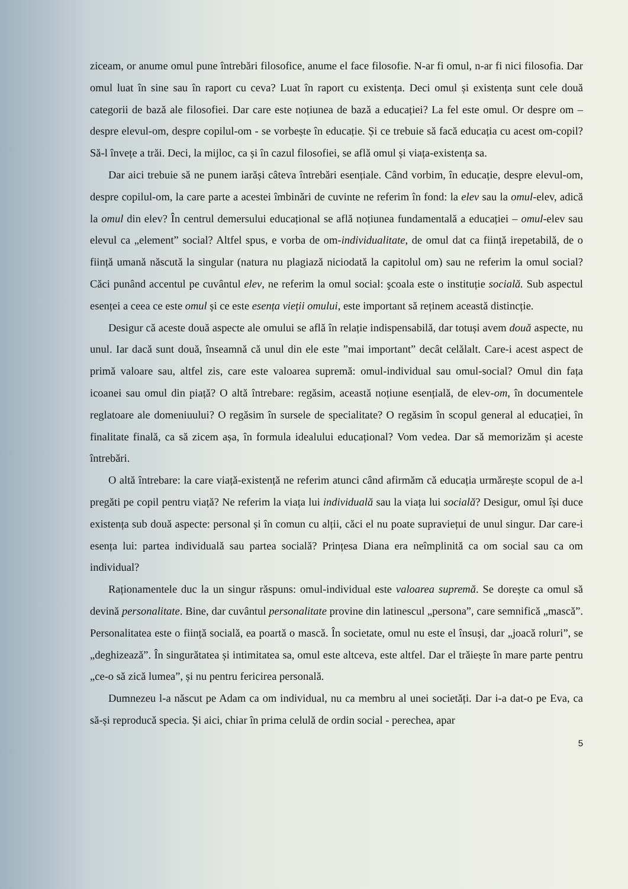ziceam, or anume omul pune întrebări filosofice, anume el face filosofie. N-ar fi omul, n-ar fi nici filosofia. Dar omul luat în sine sau în raport cu ceva? Luat în raport cu existența. Deci omul și existența sunt cele două categorii de bază ale filosofiei. Dar care este noțiunea de bază a educației? La fel este omul. Or despre om – despre elevul-om, despre copilul-om - se vorbește în educație. Și ce trebuie să facă educația cu acest om-copil? Să-l învețe a trăi. Deci, la mijloc, ca și în cazul filosofiei, se află omul și viața-existența sa.
Dar aici trebuie să ne punem iarăși câteva întrebări esențiale. Când vorbim, în educație, despre elevul-om, despre copilul-om, la care parte a acestei îmbinări de cuvinte ne referim în fond: la elev sau la omul-elev, adică la omul din elev? În centrul demersului educațional se află noțiunea fundamentală a educației – omul-elev sau elevul ca „element” social? Altfel spus, e vorba de om-individualitate, de omul dat ca ființă irepetabilă, de o ființă umană născută la singular (natura nu plagiază niciodată la capitolul om) sau ne referim la omul social? Căci punând accentul pe cuvântul elev, ne referim la omul social: şcoala este o instituție socială. Sub aspectul esenței a ceea ce este omul și ce este esența vieții omului, este important să reținem această distincție.
Desigur că aceste două aspecte ale omului se află în relație indispensabilă, dar totuși avem două aspecte, nu unul. Iar dacă sunt două, înseamnă că unul din ele este ”mai important” decât celălalt. Care-i acest aspect de primă valoare sau, altfel zis, care este valoarea supremă: omul-individual sau omul-social? Omul din fața icoanei sau omul din piață? O altă întrebare: regăsim, această noțiune esențială, de elev-om, în documentele reglatoare ale domeniuului? O regăsim în sursele de specialitate? O regăsim în scopul general al educației, în finalitate finală, ca să zicem așa, în formula idealului educațional? Vom vedea. Dar să memorizăm și aceste întrebări.
O altă întrebare: la care viață-existență ne referim atunci când afirmăm că educația urmărește scopul de a-l pregăti pe copil pentru viață? Ne referim la viața lui individuală sau la viața lui socială? Desigur, omul își duce existența sub două aspecte: personal și în comun cu alții, căci el nu poate supraviețui de unul singur. Dar care-i esența lui: partea individuală sau partea socială? Prințesa Diana era neîmplinită ca om social sau ca om individual?
Raționamentele duc la un singur răspuns: omul-individual este valoarea supremă. Se dorește ca omul să devină personalitate. Bine, dar cuvântul personalitate provine din latinescul „persona”, care semnifică „mască”. Personalitatea este o ființă socială, ea poartă o mască. În societate, omul nu este el însuși, dar „joacă roluri”, se „deghizează”. În singurătatea și intimitatea sa, omul este altceva, este altfel. Dar el trăiește în mare parte pentru „ce-o să zică lumea”, și nu pentru fericirea personală.
Dumnezeu l-a născut pe Adam ca om individual, nu ca membru al unei societăți. Dar i-a dat-o pe Eva, ca să-și reproducă specia. Și aici, chiar în prima celulă de ordin social - perechea, apar
5